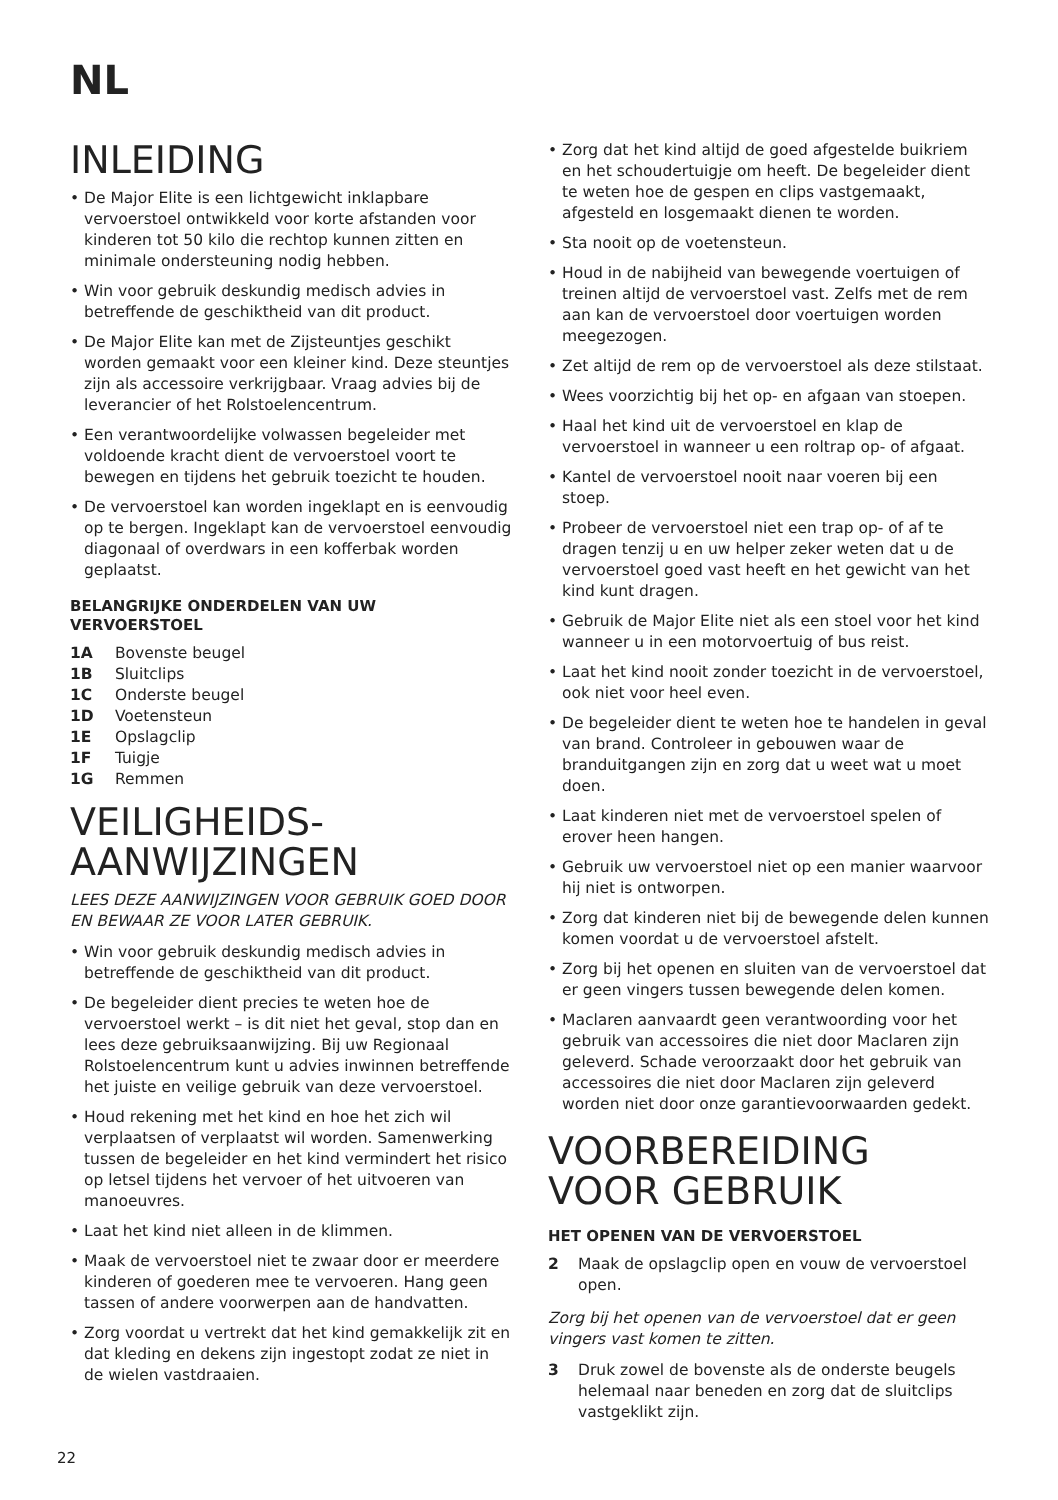NL
INLEIDING
• De Major Elite is een lichtgewicht inklapbare vervoerstoel ontwikkeld voor korte afstanden voor kinderen tot 50 kilo die rechtop kunnen zitten en minimale ondersteuning nodig hebben.
• Win voor gebruik deskundig medisch advies in betreffende de geschiktheid van dit product.
• De Major Elite kan met de Zijsteuntjes geschikt worden gemaakt voor een kleiner kind. Deze steuntjes zijn als accessoire verkrijgbaar. Vraag advies bij de leverancier of het Rolstoelencentrum.
• Een verantwoordelijke volwassen begeleider met voldoende kracht dient de vervoerstoel voort te bewegen en tijdens het gebruik toezicht te houden.
• De vervoerstoel kan worden ingeklapt en is eenvoudig op te bergen. Ingeklapt kan de vervoerstoel eenvoudig diagonaal of overdwars in een kofferbak worden geplaatst.
BELANGRIJKE ONDERDELEN VAN UW VERVOERSTOEL
1A Bovenste beugel
1B Sluitclips
1C Onderste beugel
1D Voetensteun
1E Opslagclip
1F Tuigje
1G Remmen
VEILIGHEIDS-
AANWIJZINGEN
LEES DEZE AANWIJZINGEN VOOR GEBRUIK GOED DOOR EN BEWAAR ZE VOOR LATER GEBRUIK.
• Win voor gebruik deskundig medisch advies in betreffende de geschiktheid van dit product.
• De begeleider dient precies te weten hoe de vervoerstoel werkt – is dit niet het geval, stop dan en lees deze gebruiksaanwijzing. Bij uw Regionaal Rolstoelencentrum kunt u advies inwinnen betreffende het juiste en veilige gebruik van deze vervoerstoel.
• Houd rekening met het kind en hoe het zich wil verplaatsen of verplaatst wil worden. Samenwerking tussen de begeleider en het kind vermindert het risico op letsel tijdens het vervoer of het uitvoeren van manoeuvres.
• Laat het kind niet alleen in de klimmen.
• Maak de vervoerstoel niet te zwaar door er meerdere kinderen of goederen mee te vervoeren. Hang geen tassen of andere voorwerpen aan de handvatten.
• Zorg voordat u vertrekt dat het kind gemakkelijk zit en dat kleding en dekens zijn ingestopt zodat ze niet in de wielen vastdraaien.
• Zorg dat het kind altijd de goed afgestelde buikriem en het schoudertuigje om heeft. De begeleider dient te weten hoe de gespen en clips vastgemaakt, afgesteld en losgemaakt dienen te worden.
• Sta nooit op de voetensteun.
• Houd in de nabijheid van bewegende voertuigen of treinen altijd de vervoerstoel vast. Zelfs met de rem aan kan de vervoerstoel door voertuigen worden meegezogen.
• Zet altijd de rem op de vervoerstoel als deze stilstaat.
• Wees voorzichtig bij het op- en afgaan van stoepen.
• Haal het kind uit de vervoerstoel en klap de vervoerstoel in wanneer u een roltrap op- of afgaat.
• Kantel de vervoerstoel nooit naar voeren bij een stoep.
• Probeer de vervoerstoel niet een trap op- of af te dragen tenzij u en uw helper zeker weten dat u de vervoerstoel goed vast heeft en het gewicht van het kind kunt dragen.
• Gebruik de Major Elite niet als een stoel voor het kind wanneer u in een motorvoertuig of bus reist.
• Laat het kind nooit zonder toezicht in de vervoerstoel, ook niet voor heel even.
• De begeleider dient te weten hoe te handelen in geval van brand. Controleer in gebouwen waar de branduitgangen zijn en zorg dat u weet wat u moet doen.
• Laat kinderen niet met de vervoerstoel spelen of erover heen hangen.
• Gebruik uw vervoerstoel niet op een manier waarvoor hij niet is ontworpen.
• Zorg dat kinderen niet bij de bewegende delen kunnen komen voordat u de vervoerstoel afstelt.
• Zorg bij het openen en sluiten van de vervoerstoel dat er geen vingers tussen bewegende delen komen.
• Maclaren aanvaardt geen verantwoording voor het gebruik van accessoires die niet door Maclaren zijn geleverd. Schade veroorzaakt door het gebruik van accessoires die niet door Maclaren zijn geleverd worden niet door onze garantievoorwaarden gedekt.
VOORBEREIDING VOOR GEBRUIK
HET OPENEN VAN DE VERVOERSTOEL
2 Maak de opslagclip open en vouw de vervoerstoel open.
Zorg bij het openen van de vervoerstoel dat er geen vingers vast komen te zitten.
3 Druk zowel de bovenste als de onderste beugels helemaal naar beneden en zorg dat de sluitclips vastgeklikt zijn.
22